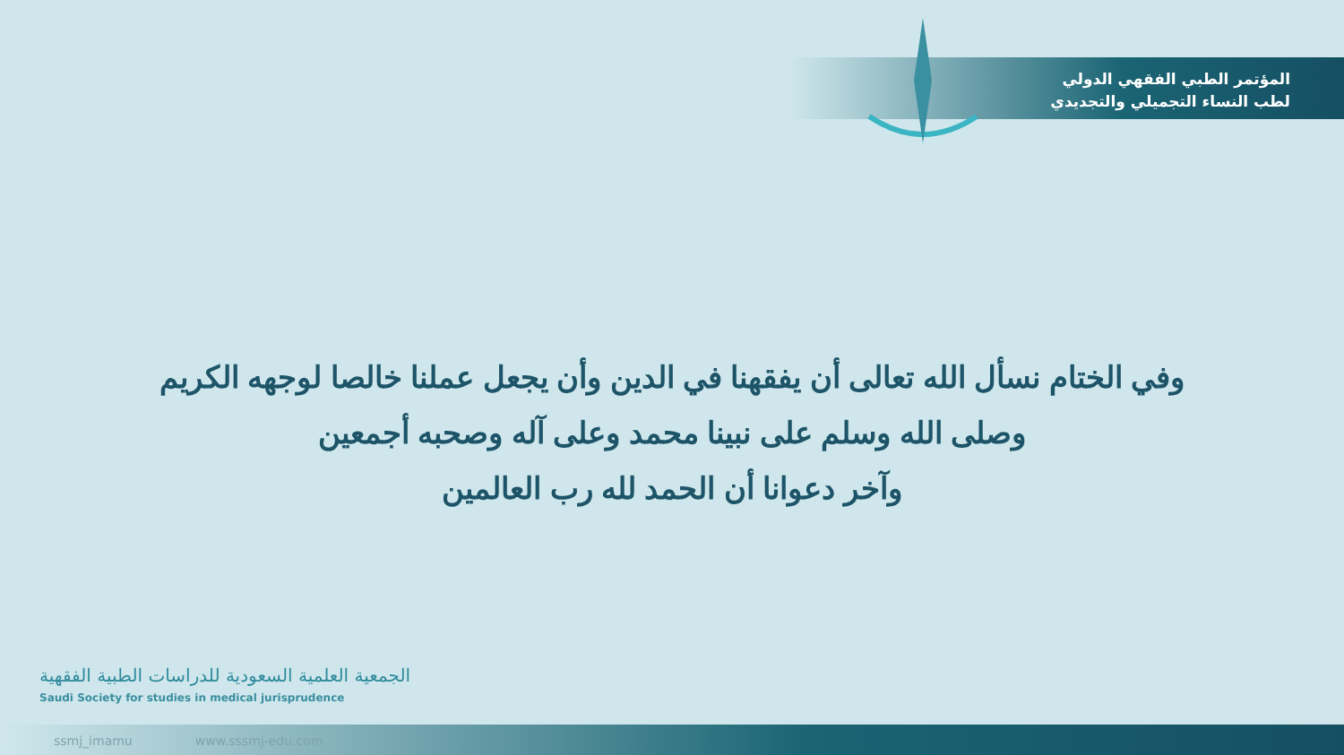المؤتمر الطبي الفقهي الدولي
لطب النساء التجميلي والتجديدي
وفي الختام نسأل الله تعالى أن يفقهنا في الدين وأن يجعل عملنا خالصا لوجهه الكريم
وصلى الله وسلم على نبينا محمد وعلى آله وصحبه أجمعين
وآخر دعوانا أن الحمد لله رب العالمين
الجمعية العلمية السعودية للدراسات الطبية الفقهية
Saudi Society for studies in medical jurisprudence
ssmj_imamu www.sssmj-edu.com